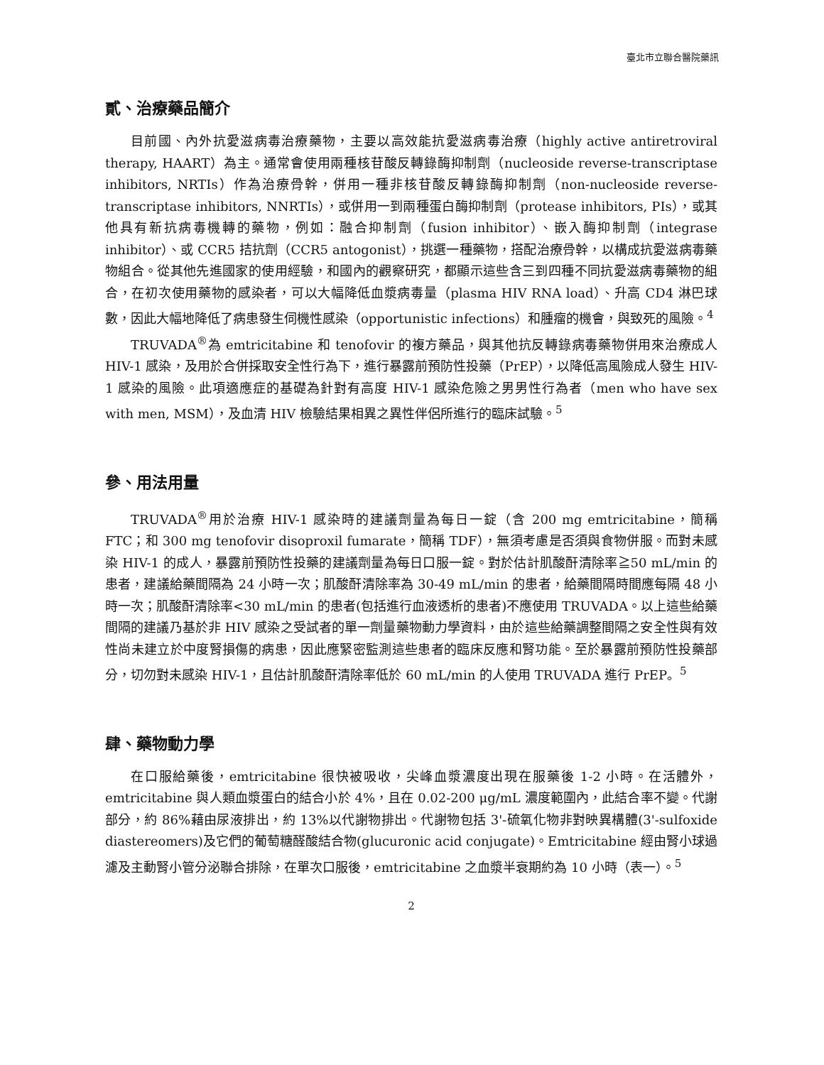臺北市立聯合醫院藥訊
貳、治療藥品簡介
目前國、內外抗愛滋病毒治療藥物，主要以高效能抗愛滋病毒治療（highly active antiretroviral therapy, HAART）為主。通常會使用兩種核苷酸反轉錄酶抑制劑（nucleoside reverse-transcriptase inhibitors, NRTIs）作為治療骨幹，併用一種非核苷酸反轉錄酶抑制劑（non-nucleoside reverse-transcriptase inhibitors, NNRTIs），或併用一到兩種蛋白酶抑制劑（protease inhibitors, PIs），或其他具有新抗病毒機轉的藥物，例如：融合抑制劑（fusion inhibitor）、嵌入酶抑制劑（integrase inhibitor）、或 CCR5 拮抗劑（CCR5 antogonist），挑選一種藥物，搭配治療骨幹，以構成抗愛滋病毒藥物組合。從其他先進國家的使用經驗，和國內的觀察研究，都顯示這些含三到四種不同抗愛滋病毒藥物的組合，在初次使用藥物的感染者，可以大幅降低血漿病毒量（plasma HIV RNA load）、升高 CD4 淋巴球數，因此大幅地降低了病患發生伺機性感染（opportunistic infections）和腫瘤的機會，與致死的風險。<sup>4</sup>
TRUVADA<sup>®</sup>為 emtricitabine 和 tenofovir 的複方藥品，與其他抗反轉錄病毒藥物併用來治療成人 HIV-1 感染，及用於合併採取安全性行為下，進行暴露前預防性投藥（PrEP），以降低高風險成人發生 HIV-1 感染的風險。此項適應症的基礎為針對有高度 HIV-1 感染危險之男男性行為者（men who have sex with men, MSM），及血清 HIV 檢驗結果相異之異性伴侶所進行的臨床試驗。<sup>5</sup>
參、用法用量
TRUVADA<sup>®</sup>用於治療 HIV-1 感染時的建議劑量為每日一錠（含 200 mg emtricitabine，簡稱 FTC；和 300 mg tenofovir disoproxil fumarate，簡稱 TDF），無須考慮是否須與食物併服。而對未感染 HIV-1 的成人，暴露前預防性投藥的建議劑量為每日口服一錠。對於估計肌酸酐清除率≧50 mL/min 的患者，建議給藥間隔為 24 小時一次；肌酸酐清除率為 30-49 mL/min 的患者，給藥間隔時間應每隔 48 小時一次；肌酸酐清除率<30 mL/min 的患者(包括進行血液透析的患者)不應使用 TRUVADA。以上這些給藥間隔的建議乃基於非 HIV 感染之受試者的單一劑量藥物動力學資料，由於這些給藥調整間隔之安全性與有效性尚未建立於中度腎損傷的病患，因此應緊密監測這些患者的臨床反應和腎功能。至於暴露前預防性投藥部分，切勿對未感染 HIV-1，且估計肌酸酐清除率低於 60 mL/min 的人使用 TRUVADA 進行 PrEP。<sup>5</sup>
肆、藥物動力學
在口服給藥後，emtricitabine 很快被吸收，尖峰血漿濃度出現在服藥後 1-2 小時。在活體外，emtricitabine 與人類血漿蛋白的結合小於 4%，且在 0.02-200 μg/mL 濃度範圍內，此結合率不變。代謝部分，約 86%藉由尿液排出，約 13%以代謝物排出。代謝物包括 3'-硫氧化物非對映異構體(3'-sulfoxide diastereomers)及它們的葡萄糖醛酸結合物(glucuronic acid conjugate)。Emtricitabine 經由腎小球過濾及主動腎小管分泌聯合排除，在單次口服後，emtricitabine 之血漿半衰期約為 10 小時（表一）。<sup>5</sup>
2